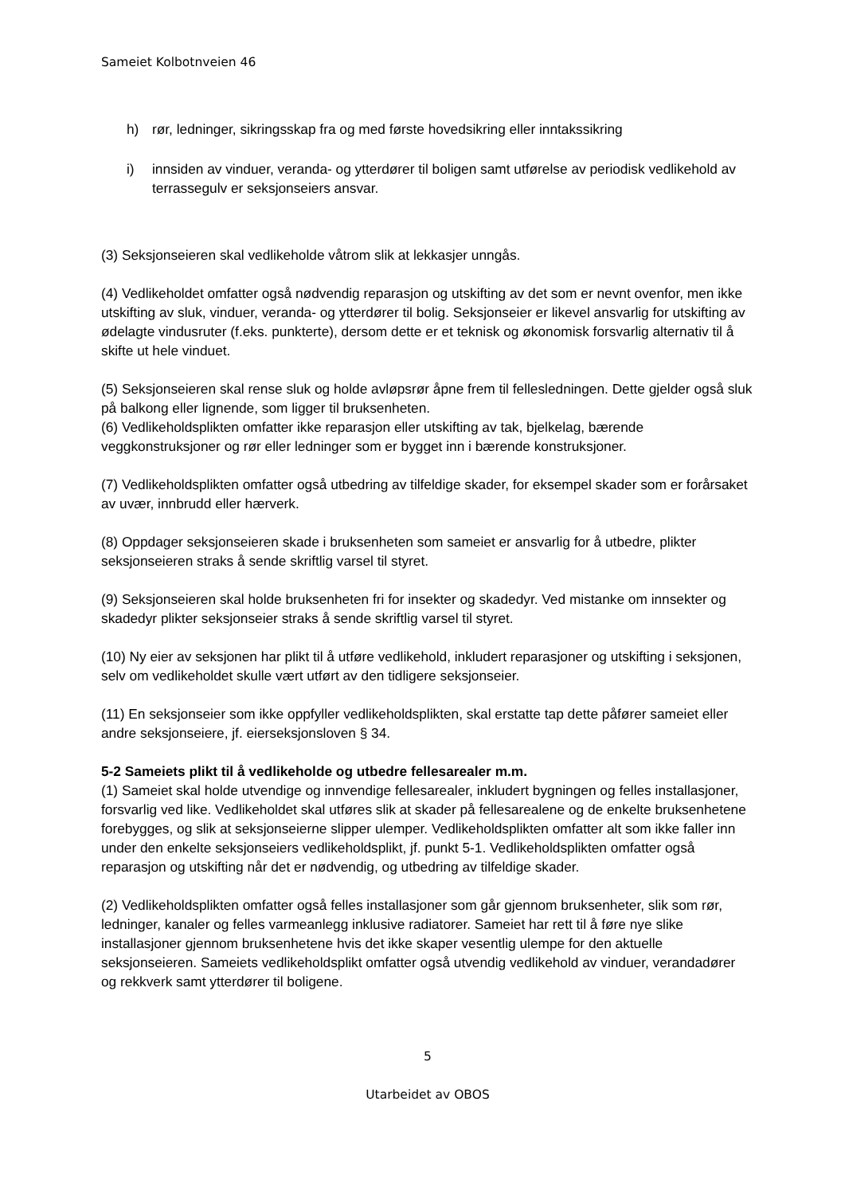Sameiet Kolbotnveien 46
h) rør, ledninger, sikringsskap fra og med første hovedsikring eller inntakssikring
i) innsiden av vinduer, veranda- og ytterdører til boligen samt utførelse av periodisk vedlikehold av terrassegulv er seksjonseiers ansvar.
(3) Seksjonseieren skal vedlikeholde våtrom slik at lekkasjer unngås.
(4) Vedlikeholdet omfatter også nødvendig reparasjon og utskifting av det som er nevnt ovenfor, men ikke utskifting av sluk, vinduer, veranda- og ytterdører til bolig. Seksjonseier er likevel ansvarlig for utskifting av ødelagte vindusruter (f.eks. punkterte), dersom dette er et teknisk og økonomisk forsvarlig alternativ til å skifte ut hele vinduet.
(5) Seksjonseieren skal rense sluk og holde avløpsrør åpne frem til fellesledningen. Dette gjelder også sluk på balkong eller lignende, som ligger til bruksenheten.
(6) Vedlikeholdsplikten omfatter ikke reparasjon eller utskifting av tak, bjelkelag, bærende veggkonstruksjoner og rør eller ledninger som er bygget inn i bærende konstruksjoner.
(7) Vedlikeholdsplikten omfatter også utbedring av tilfeldige skader, for eksempel skader som er forårsaket av uvær, innbrudd eller hærverk.
(8) Oppdager seksjonseieren skade i bruksenheten som sameiet er ansvarlig for å utbedre, plikter seksjonseieren straks å sende skriftlig varsel til styret.
(9) Seksjonseieren skal holde bruksenheten fri for insekter og skadedyr. Ved mistanke om innsekter og skadedyr plikter seksjonseier straks å sende skriftlig varsel til styret.
(10) Ny eier av seksjonen har plikt til å utføre vedlikehold, inkludert reparasjoner og utskifting i seksjonen, selv om vedlikeholdet skulle vært utført av den tidligere seksjonseier.
(11) En seksjonseier som ikke oppfyller vedlikeholdsplikten, skal erstatte tap dette påfører sameiet eller andre seksjonseiere, jf. eierseksjonsloven § 34.
5-2 Sameiets plikt til å vedlikeholde og utbedre fellesarealer m.m.
(1) Sameiet skal holde utvendige og innvendige fellesarealer, inkludert bygningen og felles installasjoner, forsvarlig ved like. Vedlikeholdet skal utføres slik at skader på fellesarealene og de enkelte bruksenhetene forebygges, og slik at seksjonseierne slipper ulemper. Vedlikeholdsplikten omfatter alt som ikke faller inn under den enkelte seksjonseiers vedlikeholdsplikt, jf. punkt 5-1. Vedlikeholdsplikten omfatter også reparasjon og utskifting når det er nødvendig, og utbedring av tilfeldige skader.
(2) Vedlikeholdsplikten omfatter også felles installasjoner som går gjennom bruksenheter, slik som rør, ledninger, kanaler og felles varmeanlegg inklusive radiatorer. Sameiet har rett til å føre nye slike installasjoner gjennom bruksenhetene hvis det ikke skaper vesentlig ulempe for den aktuelle seksjonseieren. Sameiets vedlikeholdsplikt omfatter også utvendig vedlikehold av vinduer, verandadører og rekkverk samt ytterdører til boligene.
5
Utarbeidet av OBOS